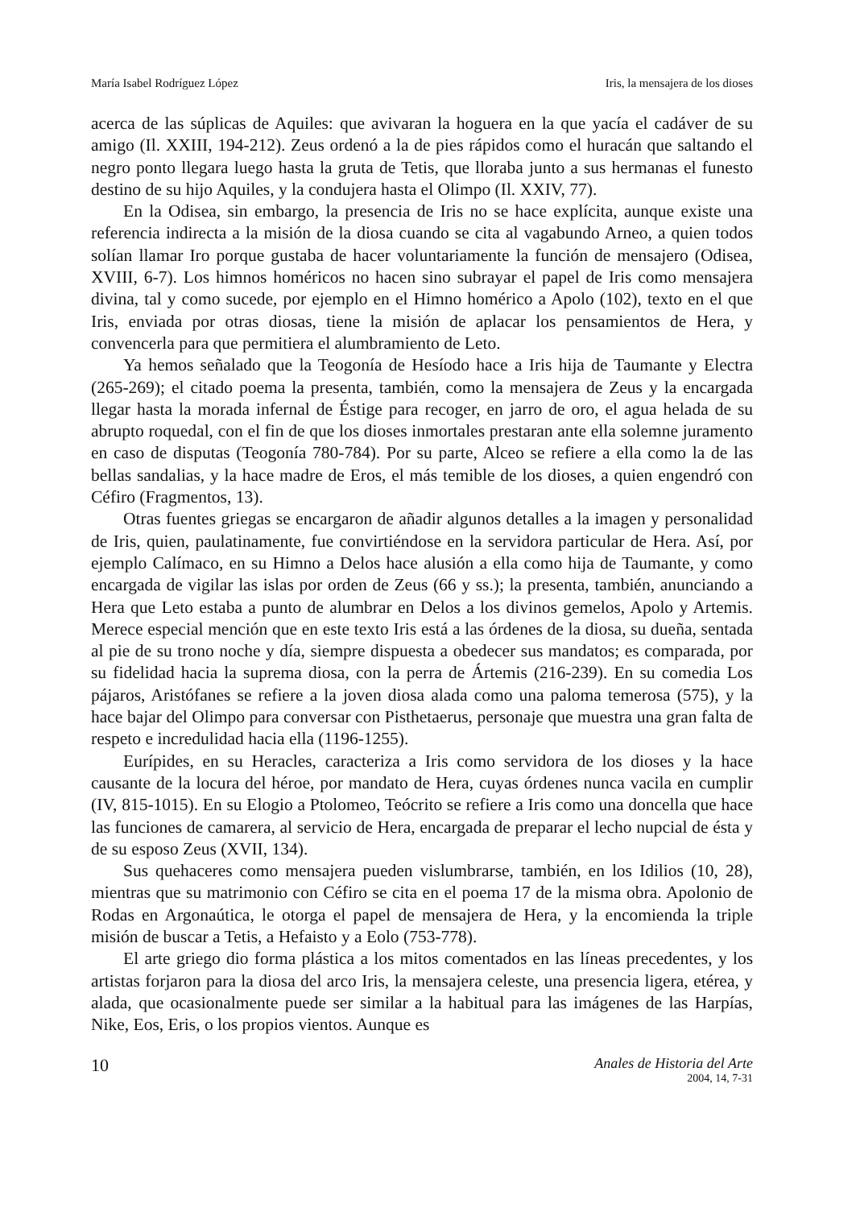María Isabel Rodríguez López Iris, la mensajera de los dioses
acerca de las súplicas de Aquiles: que avivaran la hoguera en la que yacía el cadáver de su amigo (Il. XXIII, 194-212). Zeus ordenó a la de pies rápidos como el huracán que saltando el negro ponto llegara luego hasta la gruta de Tetis, que lloraba junto a sus hermanas el funesto destino de su hijo Aquiles, y la condujera hasta el Olimpo (Il. XXIV, 77).
En la Odisea, sin embargo, la presencia de Iris no se hace explícita, aunque existe una referencia indirecta a la misión de la diosa cuando se cita al vagabundo Arneo, a quien todos solían llamar Iro porque gustaba de hacer voluntariamente la función de mensajero (Odisea, XVIII, 6-7). Los himnos homéricos no hacen sino subrayar el papel de Iris como mensajera divina, tal y como sucede, por ejemplo en el Himno homérico a Apolo (102), texto en el que Iris, enviada por otras diosas, tiene la misión de aplacar los pensamientos de Hera, y convencerla para que permitiera el alumbramiento de Leto.
Ya hemos señalado que la Teogonía de Hesíodo hace a Iris hija de Taumante y Electra (265-269); el citado poema la presenta, también, como la mensajera de Zeus y la encargada llegar hasta la morada infernal de Éstige para recoger, en jarro de oro, el agua helada de su abrupto roquedal, con el fin de que los dioses inmortales prestaran ante ella solemne juramento en caso de disputas (Teogonía 780-784). Por su parte, Alceo se refiere a ella como la de las bellas sandalias, y la hace madre de Eros, el más temible de los dioses, a quien engendró con Céfiro (Fragmentos, 13).
Otras fuentes griegas se encargaron de añadir algunos detalles a la imagen y personalidad de Iris, quien, paulatinamente, fue convirtiéndose en la servidora particular de Hera. Así, por ejemplo Calímaco, en su Himno a Delos hace alusión a ella como hija de Taumante, y como encargada de vigilar las islas por orden de Zeus (66 y ss.); la presenta, también, anunciando a Hera que Leto estaba a punto de alumbrar en Delos a los divinos gemelos, Apolo y Artemis. Merece especial mención que en este texto Iris está a las órdenes de la diosa, su dueña, sentada al pie de su trono noche y día, siempre dispuesta a obedecer sus mandatos; es comparada, por su fidelidad hacia la suprema diosa, con la perra de Ártemis (216-239). En su comedia Los pájaros, Aristófanes se refiere a la joven diosa alada como una paloma temerosa (575), y la hace bajar del Olimpo para conversar con Pisthetaerus, personaje que muestra una gran falta de respeto e incredulidad hacia ella (1196-1255).
Eurípides, en su Heracles, caracteriza a Iris como servidora de los dioses y la hace causante de la locura del héroe, por mandato de Hera, cuyas órdenes nunca vacila en cumplir (IV, 815-1015). En su Elogio a Ptolomeo, Teócrito se refiere a Iris como una doncella que hace las funciones de camarera, al servicio de Hera, encargada de preparar el lecho nupcial de ésta y de su esposo Zeus (XVII, 134).
Sus quehaceres como mensajera pueden vislumbrarse, también, en los Idilios (10, 28), mientras que su matrimonio con Céfiro se cita en el poema 17 de la misma obra. Apolonio de Rodas en Argonaútica, le otorga el papel de mensajera de Hera, y la encomienda la triple misión de buscar a Tetis, a Hefaisto y a Eolo (753-778).
El arte griego dio forma plástica a los mitos comentados en las líneas precedentes, y los artistas forjaron para la diosa del arco Iris, la mensajera celeste, una presencia ligera, etérea, y alada, que ocasionalmente puede ser similar a la habitual para las imágenes de las Harpías, Nike, Eos, Eris, o los propios vientos. Aunque es
10
Anales de Historia del Arte
2004, 14, 7-31